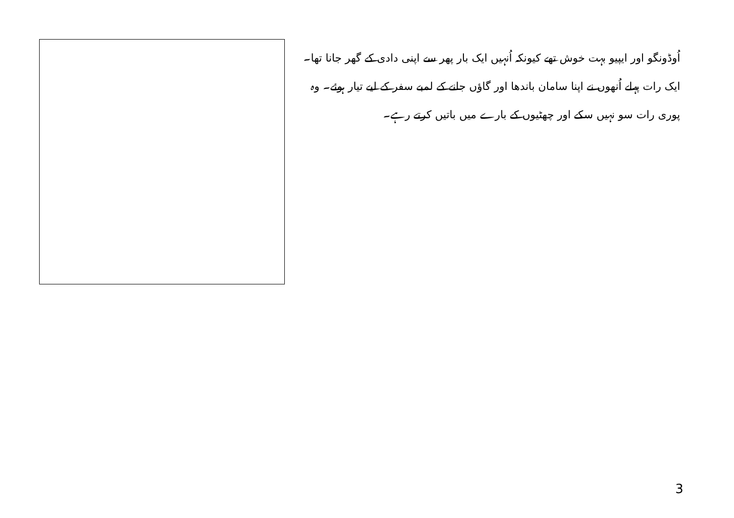اُوڈونگو اور ایپیو بہت خوش تھے کیونکہ اُنہیں ایک بار پھر سے اپنی دادی کے گھر جانا تھا۔ ایک رات پہلے اُنھوں نے اپنا سامان باندھا اور گاؤں جانے کے لمبے سفر کے لیے تیار ہوئے۔ وہ پوری رات سو نہیں سکے اور چھٹیوں کے بارے میں باتیں کرتے رہے۔
3